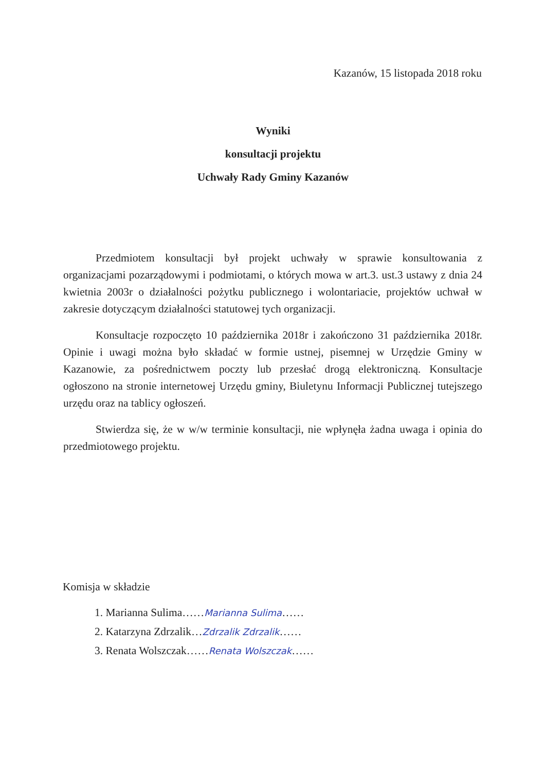Kazanów, 15 listopada 2018 roku
Wyniki
konsultacji projektu
Uchwały Rady Gminy Kazanów
Przedmiotem konsultacji był projekt uchwały w sprawie konsultowania z organizacjami pozarządowymi i podmiotami, o których mowa w art.3. ust.3 ustawy z dnia 24 kwietnia 2003r o działalności pożytku publicznego i wolontariacie, projektów uchwał w zakresie dotyczącym działalności statutowej tych organizacji.
Konsultacje rozpoczęto 10 października 2018r i zakończono 31 października 2018r. Opinie i uwagi można było składać w formie ustnej, pisemnej w Urzędzie Gminy w Kazanowie, za pośrednictwem poczty lub przesłać drogą elektroniczną. Konsultacje ogłoszono na stronie internetowej Urzędu gminy, Biuletynu Informacji Publicznej tutejszego urzędu oraz na tablicy ogłoszeń.
Stwierdza się, że w w/w terminie konsultacji, nie wpłynęła żadna uwaga i opinia do przedmiotowego projektu.
Komisja w składzie
1. Marianna Sulima……Marianna Sulima……
2. Katarzyna Zdrzalik…Zdrzalik Zdrzalik……
3. Renata Wolszczak……Renata Wolszczak……